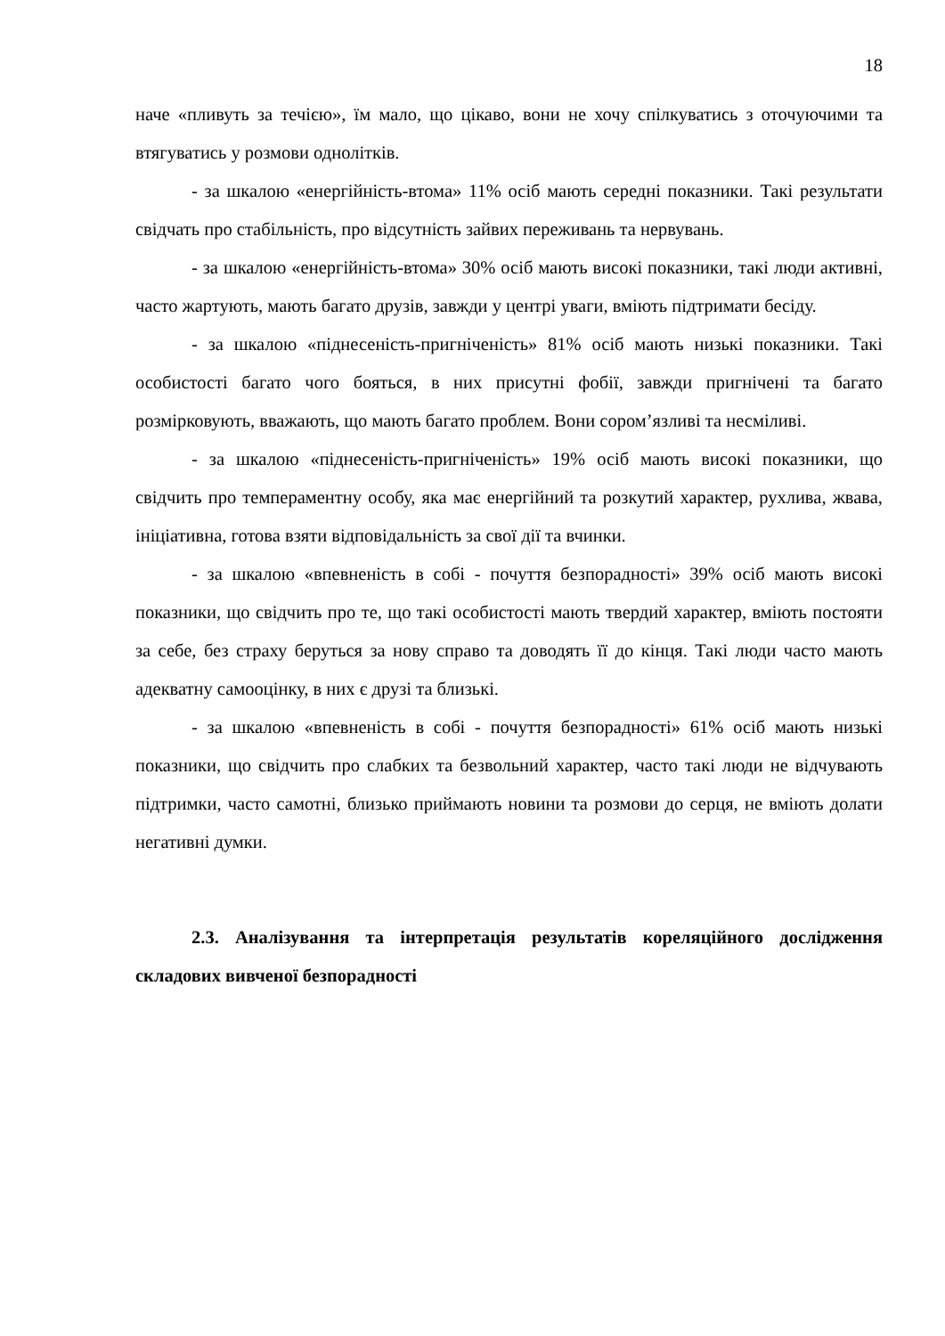18
наче «пливуть за течією», їм мало, що цікаво, вони не хочу спілкуватись з оточуючими та втягуватись у розмови однолітків.
- за шкалою «енергійність-втома» 11% осіб мають середні показники. Такі результати свідчать про стабільність, про відсутність зайвих переживань та нервувань.
- за шкалою «енергійність-втома» 30% осіб мають високі показники, такі люди активні, часто жартують, мають багато друзів, завжди у центрі уваги, вміють підтримати бесіду.
- за шкалою «піднесеність-пригніченість» 81% осіб мають низькі показники. Такі особистості багато чого бояться, в них присутні фобії, завжди пригнічені та багато розмірковують, вважають, що мають багато проблем. Вони сором’язливі та несміливі.
- за шкалою «піднесеність-пригніченість» 19% осіб мають високі показники, що свідчить про темпераментну особу, яка має енергійний та розкутий характер, рухлива, жвава, ініціативна, готова взяти відповідальність за свої дії та вчинки.
- за шкалою «впевненість в собі - почуття безпорадності» 39% осіб мають високі показники, що свідчить про те, що такі особистості мають твердий характер, вміють постояти за себе, без страху беруться за нову справо та доводять її до кінця. Такі люди часто мають адекватну самооцінку, в них є друзі та близькі.
- за шкалою «впевненість в собі - почуття безпорадності» 61% осіб мають низькі показники, що свідчить про слабких та безвольний характер, часто такі люди не відчувають підтримки, часто самотні, близько приймають новини та розмови до серця, не вміють долати негативні думки.
2.3. Аналізування та інтерпретація результатів кореляційного дослідження складових вивченої безпорадності